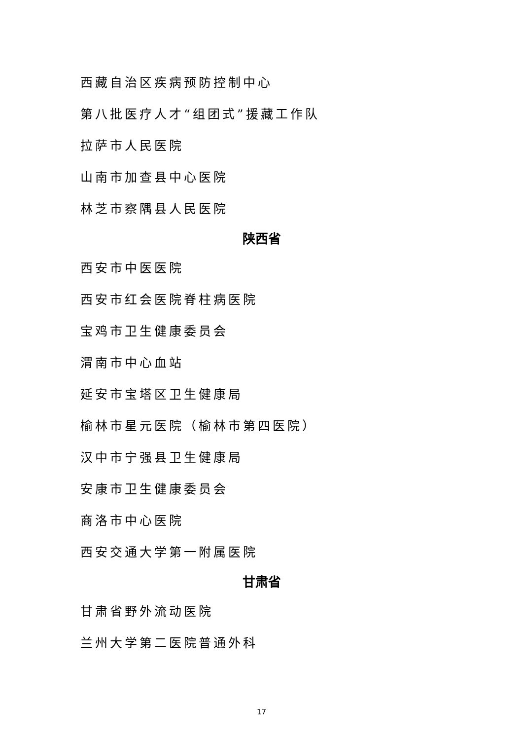西藏自治区疾病预防控制中心
第八批医疗人才“组团式”援藏工作队
拉萨市人民医院
山南市加查县中心医院
林芝市察隅县人民医院
陕西省
西安市中医医院
西安市红会医院脊柱病医院
宝鸡市卫生健康委员会
渭南市中心血站
延安市宝塔区卫生健康局
榆林市星元医院（榆林市第四医院）
汉中市宁强县卫生健康局
安康市卫生健康委员会
商洛市中心医院
西安交通大学第一附属医院
甘肃省
甘肃省野外流动医院
兰州大学第二医院普通外科
17